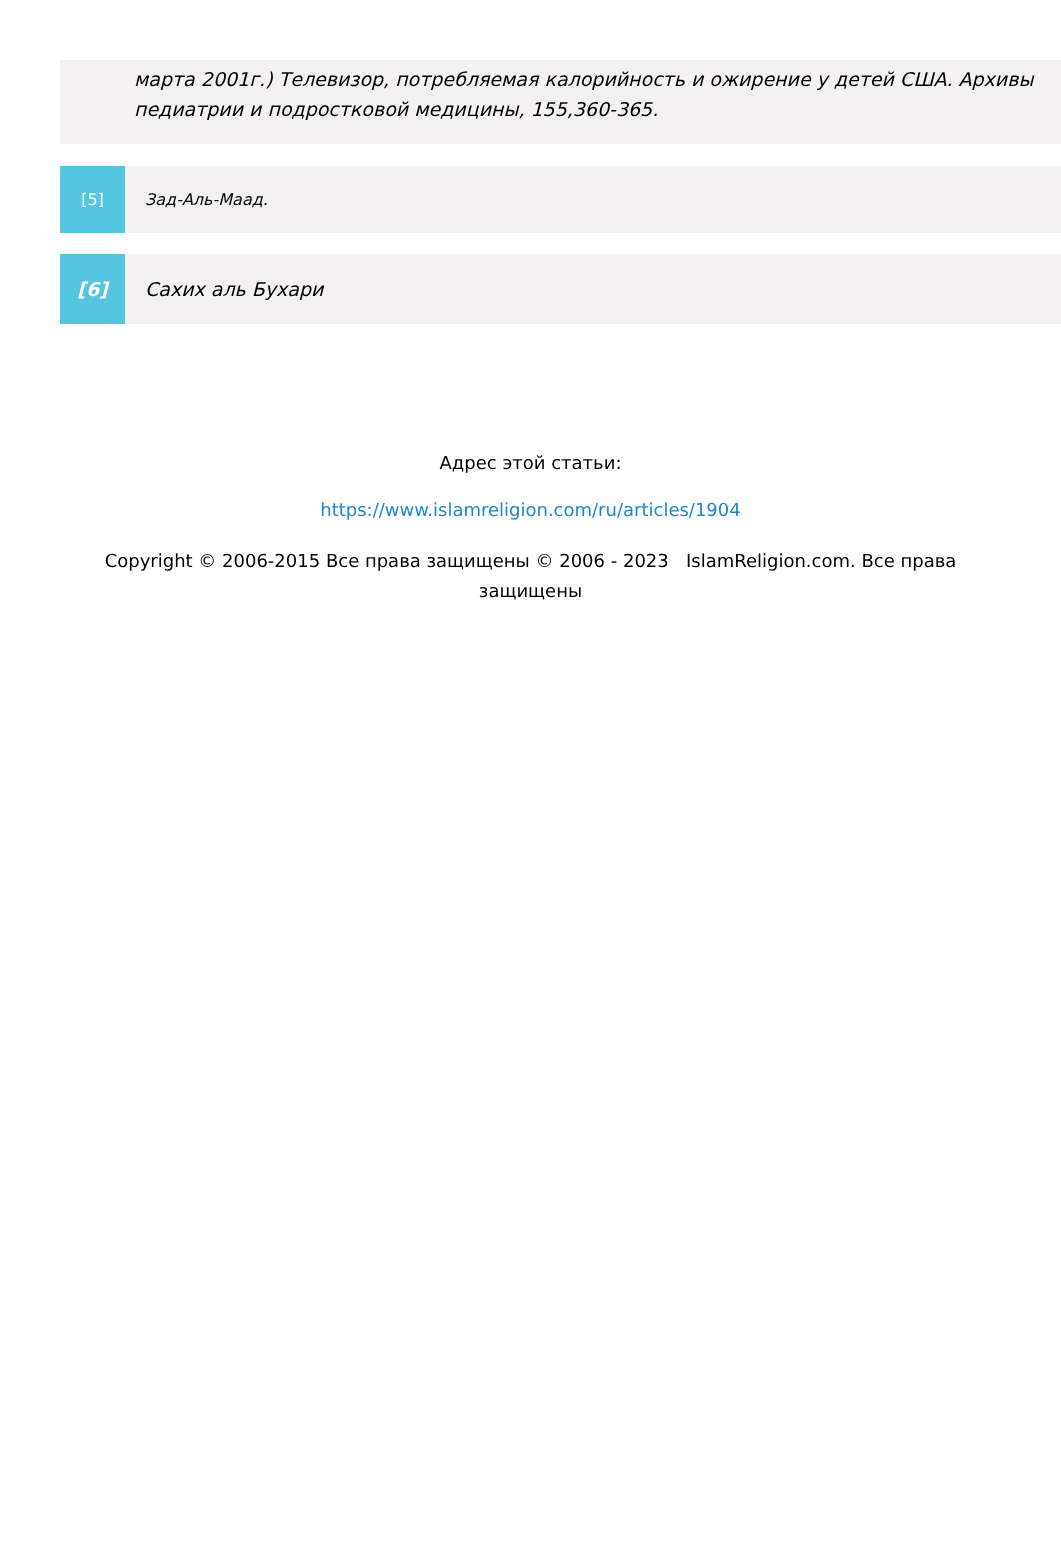марта 2001г.) Телевизор, потребляемая калорийность и ожирение у детей США. Архивы
педиатрии и подростковой медицины, 155,360-365.
[5] Зад-Аль-Маад.
[6] Сахих аль Бухари
Адрес этой статьи:
https://www.islamreligion.com/ru/articles/1904
Copyright © 2006-2015 Все права защищены © 2006 - 2023 IslamReligion.com. Все права защищены